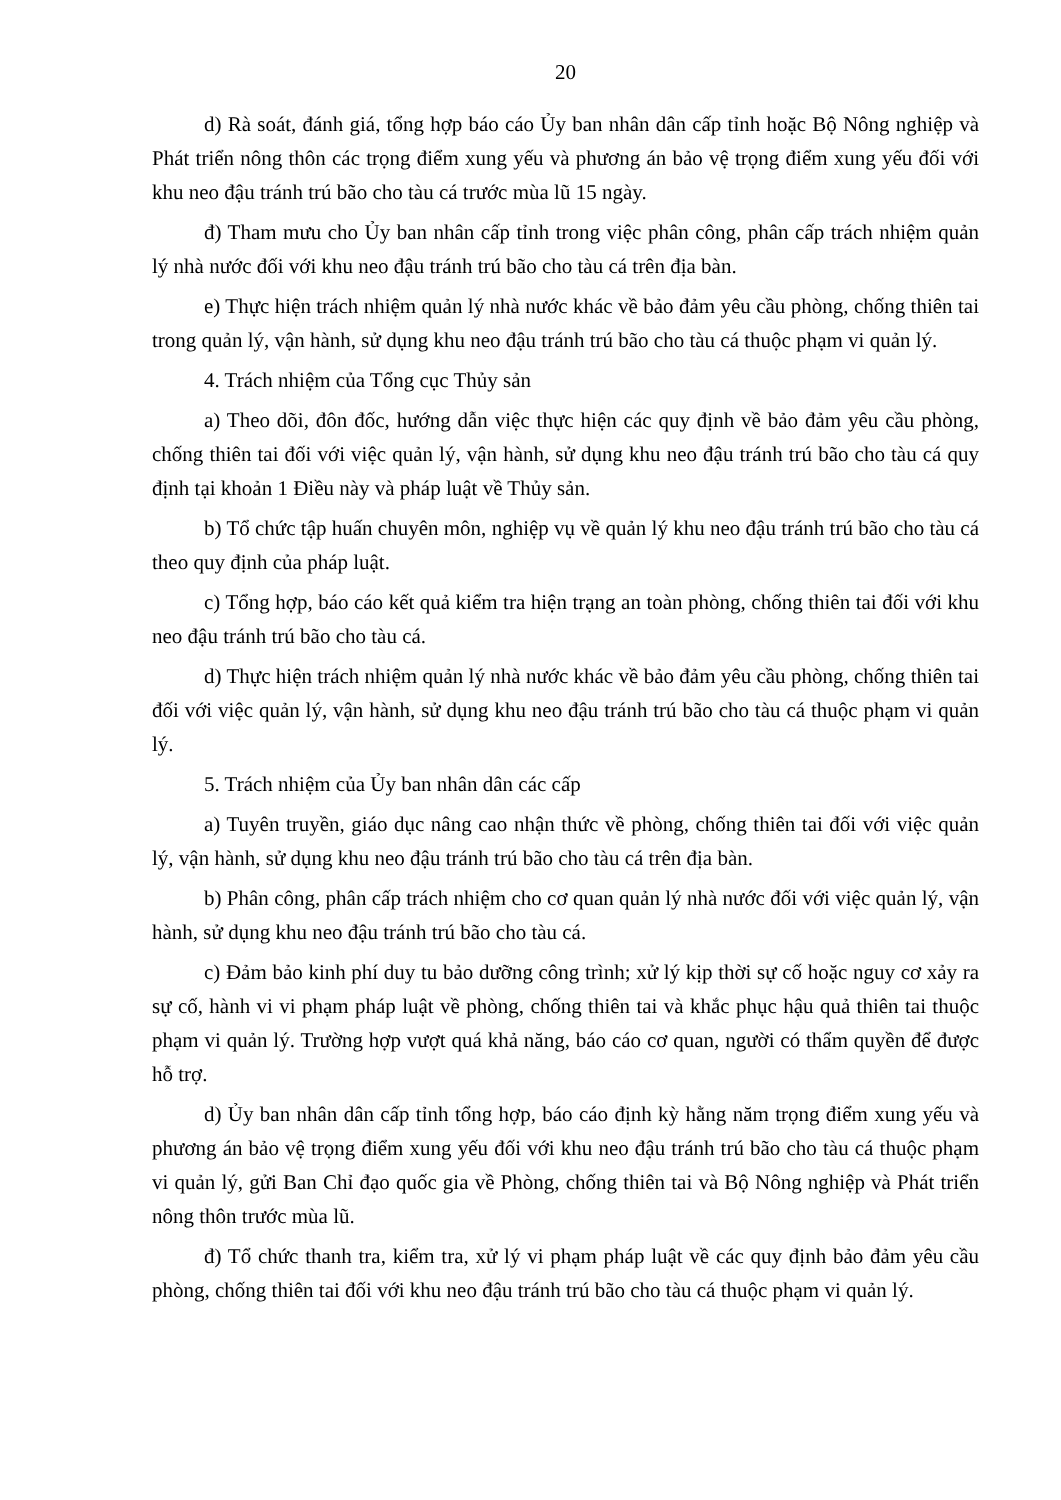20
d) Rà soát, đánh giá, tổng hợp báo cáo Ủy ban nhân dân cấp tỉnh hoặc Bộ Nông nghiệp và Phát triển nông thôn các trọng điểm xung yếu và phương án bảo vệ trọng điểm xung yếu đối với khu neo đậu tránh trú bão cho tàu cá trước mùa lũ 15 ngày.
đ) Tham mưu cho Ủy ban nhân cấp tỉnh trong việc phân công, phân cấp trách nhiệm quản lý nhà nước đối với khu neo đậu tránh trú bão cho tàu cá trên địa bàn.
e) Thực hiện trách nhiệm quản lý nhà nước khác về bảo đảm yêu cầu phòng, chống thiên tai trong quản lý, vận hành, sử dụng khu neo đậu tránh trú bão cho tàu cá thuộc phạm vi quản lý.
4. Trách nhiệm của Tổng cục Thủy sản
a) Theo dõi, đôn đốc, hướng dẫn việc thực hiện các quy định về bảo đảm yêu cầu phòng, chống thiên tai đối với việc quản lý, vận hành, sử dụng khu neo đậu tránh trú bão cho tàu cá quy định tại khoản 1 Điều này và pháp luật về Thủy sản.
b) Tổ chức tập huấn chuyên môn, nghiệp vụ về quản lý khu neo đậu tránh trú bão cho tàu cá theo quy định của pháp luật.
c) Tổng hợp, báo cáo kết quả kiểm tra hiện trạng an toàn phòng, chống thiên tai đối với khu neo đậu tránh trú bão cho tàu cá.
d) Thực hiện trách nhiệm quản lý nhà nước khác về bảo đảm yêu cầu phòng, chống thiên tai đối với việc quản lý, vận hành, sử dụng khu neo đậu tránh trú bão cho tàu cá thuộc phạm vi quản lý.
5. Trách nhiệm của Ủy ban nhân dân các cấp
a) Tuyên truyền, giáo dục nâng cao nhận thức về phòng, chống thiên tai đối với việc quản lý, vận hành, sử dụng khu neo đậu tránh trú bão cho tàu cá trên địa bàn.
b) Phân công, phân cấp trách nhiệm cho cơ quan quản lý nhà nước đối với việc quản lý, vận hành, sử dụng khu neo đậu tránh trú bão cho tàu cá.
c) Đảm bảo kinh phí duy tu bảo dưỡng công trình; xử lý kịp thời sự cố hoặc nguy cơ xảy ra sự cố, hành vi vi phạm pháp luật về phòng, chống thiên tai và khắc phục hậu quả thiên tai thuộc phạm vi quản lý. Trường hợp vượt quá khả năng, báo cáo cơ quan, người có thẩm quyền để được hỗ trợ.
d) Ủy ban nhân dân cấp tỉnh tổng hợp, báo cáo định kỳ hằng năm trọng điểm xung yếu và phương án bảo vệ trọng điểm xung yếu đối với khu neo đậu tránh trú bão cho tàu cá thuộc phạm vi quản lý, gửi Ban Chỉ đạo quốc gia về Phòng, chống thiên tai và Bộ Nông nghiệp và Phát triển nông thôn trước mùa lũ.
đ) Tổ chức thanh tra, kiểm tra, xử lý vi phạm pháp luật về các quy định bảo đảm yêu cầu phòng, chống thiên tai đối với khu neo đậu tránh trú bão cho tàu cá thuộc phạm vi quản lý.